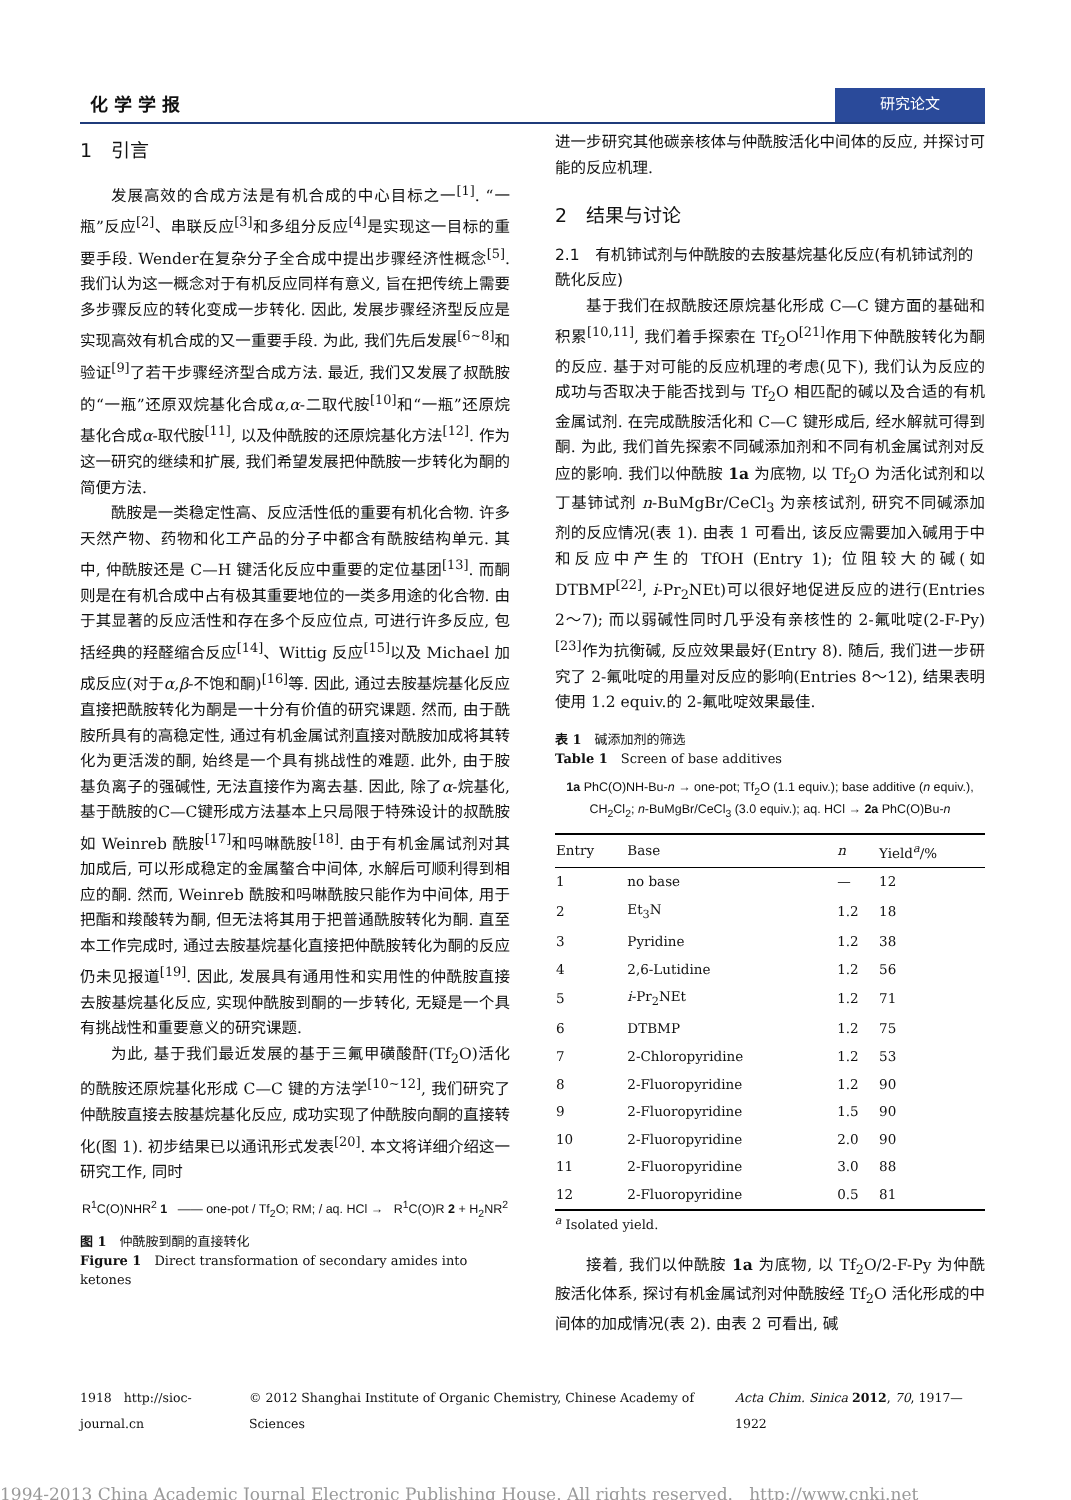化学学报 研究论文
1　引言
发展高效的合成方法是有机合成的中心目标之一<sup>[1]</sup>. “一瓶”反应<sup>[2]</sup>、串联反应<sup>[3]</sup>和多组分反应<sup>[4]</sup>是实现这一目标的重要手段. Wender在复杂分子全合成中提出步骤经济性概念<sup>[5]</sup>. 我们认为这一概念对于有机反应同样有意义, 旨在把传统上需要多步骤反应的转化变成一步转化. 因此, 发展步骤经济型反应是实现高效有机合成的又一重要手段. 为此, 我们先后发展<sup>[6~8]</sup>和验证<sup>[9]</sup>了若干步骤经济型合成方法. 最近, 我们又发展了叔酰胺的“一瓶”还原双烷基化合成α,α-二取代胺<sup>[10]</sup>和“一瓶”还原烷基化合成α-取代胺<sup>[11]</sup>, 以及仲酰胺的还原烷基化方法<sup>[12]</sup>. 作为这一研究的继续和扩展, 我们希望发展把仲酰胺一步转化为酮的简便方法.
酰胺是一类稳定性高、反应活性低的重要有机化合物. 许多天然产物、药物和化工产品的分子中都含有酰胺结构单元. 其中, 仲酰胺还是 C—H 键活化反应中重要的定位基团<sup>[13]</sup>. 而酮则是在有机合成中占有极其重要地位的一类多用途的化合物. 由于其显著的反应活性和存在多个反应位点, 可进行许多反应, 包括经典的羟醛缩合反应<sup>[14]</sup>、Wittig 反应<sup>[15]</sup>以及 Michael 加成反应(对于α,β-不饱和酮)<sup>[16]</sup>等. 因此, 通过去胺基烷基化反应直接把酰胺转化为酮是一十分有价值的研究课题. 然而, 由于酰胺所具有的高稳定性, 通过有机金属试剂直接对酰胺加成将其转化为更活泼的酮, 始终是一个具有挑战性的难题. 此外, 由于胺基负离子的强碱性, 无法直接作为离去基. 因此, 除了α-烷基化, 基于酰胺的C—C键形成方法基本上只局限于特殊设计的叔酰胺如 Weinreb 酰胺<sup>[17]</sup>和吗啉酰胺<sup>[18]</sup>. 由于有机金属试剂对其加成后, 可以形成稳定的金属螯合中间体, 水解后可顺利得到相应的酮. 然而, Weinreb 酰胺和吗啉酰胺只能作为中间体, 用于把酯和羧酸转为酮, 但无法将其用于把普通酰胺转化为酮. 直至本工作完成时, 通过去胺基烷基化直接把仲酰胺转化为酮的反应仍未见报道<sup>[19]</sup>. 因此, 发展具有通用性和实用性的仲酰胺直接去胺基烷基化反应, 实现仲酰胺到酮的一步转化, 无疑是一个具有挑战性和重要意义的研究课题.
为此, 基于我们最近发展的基于三氟甲磺酸酐(Tf<sub>2</sub>O)活化的酰胺还原烷基化形成 C—C 键的方法学<sup>[10~12]</sup>, 我们研究了仲酰胺直接去胺基烷基化反应, 成功实现了仲酰胺向酮的直接转化(图 1). 初步结果已以通讯形式发表<sup>[20]</sup>. 本文将详细介绍这一研究工作, 同时
R<sup>1</sup>C(O)NHR<sup>2</sup> 1 —— one-pot / Tf<sub>2</sub>O; RM; / aq. HCl → R<sup>1</sup>C(O)R 2 + H<sub>2</sub>NR<sup>2</sup>
图 1　仲酰胺到酮的直接转化
Figure 1　Direct transformation of secondary amides into ketones
进一步研究其他碳亲核体与仲酰胺活化中间体的反应, 并探讨可能的反应机理.
2　结果与讨论
2.1　有机铈试剂与仲酰胺的去胺基烷基化反应(有机铈试剂的酰化反应)
基于我们在叔酰胺还原烷基化形成 C—C 键方面的基础和积累<sup>[10,11]</sup>, 我们着手探索在 Tf<sub>2</sub>O<sup>[21]</sup>作用下仲酰胺转化为酮的反应. 基于对可能的反应机理的考虑(见下), 我们认为反应的成功与否取决于能否找到与 Tf<sub>2</sub>O 相匹配的碱以及合适的有机金属试剂. 在完成酰胺活化和 C—C 键形成后, 经水解就可得到酮. 为此, 我们首先探索不同碱添加剂和不同有机金属试剂对反应的影响. 我们以仲酰胺 1a 为底物, 以 Tf<sub>2</sub>O 为活化试剂和以丁基铈试剂 n-BuMgBr/CeCl<sub>3</sub> 为亲核试剂, 研究不同碱添加剂的反应情况(表 1). 由表 1 可看出, 该反应需要加入碱用于中和反应中产生的 TfOH (Entry 1); 位阻较大的碱(如 DTBMP<sup>[22]</sup>, i-Pr<sub>2</sub>NEt)可以很好地促进反应的进行(Entries 2～7); 而以弱碱性同时几乎没有亲核性的 2-氟吡啶(2-F-Py)<sup>[23]</sup>作为抗衡碱, 反应效果最好(Entry 8). 随后, 我们进一步研究了 2-氟吡啶的用量对反应的影响(Entries 8～12), 结果表明使用 1.2 equiv.的 2-氟吡啶效果最佳.
表 1　碱添加剂的筛选
Table 1　Screen of base additives
1a PhC(O)NH-Bu-n → one-pot; Tf<sub>2</sub>O (1.1 equiv.); base additive (n equiv.), CH<sub>2</sub>Cl<sub>2</sub>; n-BuMgBr/CeCl<sub>3</sub> (3.0 equiv.); aq. HCl → 2a PhC(O)Bu-n
| Entry | Base | n | Yield<sup>a</sup>/% |
| --- | --- | --- | --- |
| 1 | no base | — | 12 |
| 2 | Et<sub>3</sub>N | 1.2 | 18 |
| 3 | Pyridine | 1.2 | 38 |
| 4 | 2,6-Lutidine | 1.2 | 56 |
| 5 | i -Pr<sub>2</sub>NEt | 1.2 | 71 |
| 6 | DTBMP | 1.2 | 75 |
| 7 | 2-Chloropyridine | 1.2 | 53 |
| 8 | 2-Fluoropyridine | 1.2 | 90 |
| 9 | 2-Fluoropyridine | 1.5 | 90 |
| 10 | 2-Fluoropyridine | 2.0 | 90 |
| 11 | 2-Fluoropyridine | 3.0 | 88 |
| 12 | 2-Fluoropyridine | 0.5 | 81 |
<sup>a</sup> Isolated yield.
接着, 我们以仲酰胺 1a 为底物, 以 Tf<sub>2</sub>O/2-F-Py 为仲酰胺活化体系, 探讨有机金属试剂对仲酰胺经 Tf<sub>2</sub>O 活化形成的中间体的加成情况(表 2). 由表 2 可看出, 碱
1918 http://sioc-journal.cn © 2012 Shanghai Institute of Organic Chemistry, Chinese Academy of Sciences Acta Chim. Sinica 2012, 70, 1917—1922
1994-2013 China Academic Journal Electronic Publishing House. All rights reserved. http://www.cnki.net